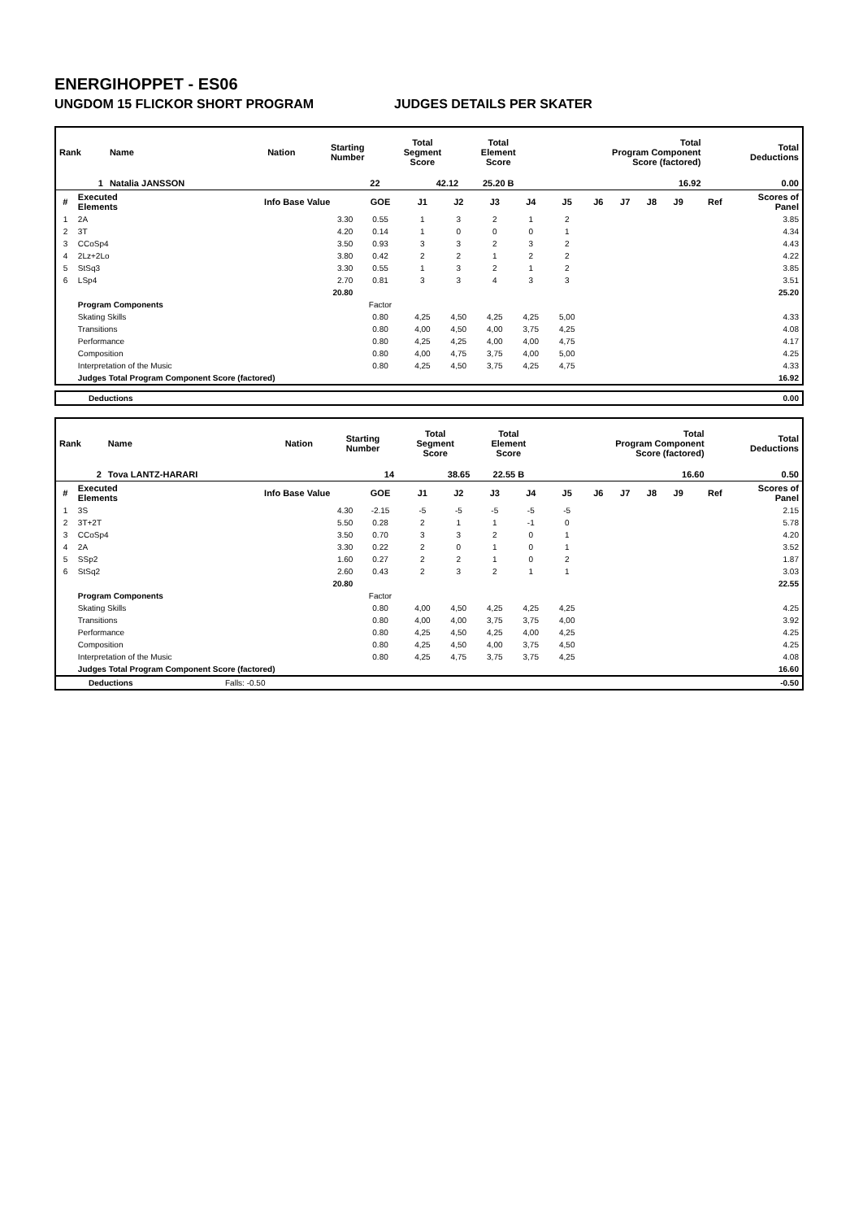ENERGIHOPPET - ES06
UNGDOM 15 FLICKOR SHORT PROGRAM JUDGES DETAILS PER SKATER
| Rank | Name | Nation | Starting Number | Total Segment Score | Total Element Score | Total Program Component Score (factored) | Total Deductions |
| --- | --- | --- | --- | --- | --- | --- | --- |
| 1 | Natalia JANSSON | | 22 | 42.12 | 25.20 B | 16.92 | 0.00 |
| # | Executed Elements | Info Base Value | GOE | J1 | J2 | J3 | J4 | J5 | J6 | J7 | J8 | J9 | Ref | Scores of Panel |
| --- | --- | --- | --- | --- | --- | --- | --- | --- | --- | --- | --- | --- | --- | --- |
| 1 | 2A | 3.30 | 0.55 | 1 | 3 | 2 | 1 | 2 | | | | | | 3.85 |
| 2 | 3T | 4.20 | 0.14 | 1 | 0 | 0 | 0 | 1 | | | | | | 4.34 |
| 3 | CCoSp4 | 3.50 | 0.93 | 3 | 3 | 2 | 3 | 2 | | | | | | 4.43 |
| 4 | 2Lz+2Lo | 3.80 | 0.42 | 2 | 2 | 1 | 2 | 2 | | | | | | 4.22 |
| 5 | StSq3 | 3.30 | 0.55 | 1 | 3 | 2 | 1 | 2 | | | | | | 3.85 |
| 6 | LSp4 | 2.70 | 0.81 | 3 | 3 | 4 | 3 | 3 | | | | | | 3.51 |
| | | 20.80 | | | | | | | | | | | | 25.20 |
| | Program Components | | Factor | | | | | | | | | | | |
| | Skating Skills | | 0.80 | 4,25 | 4,50 | 4,25 | 4,25 | 5,00 | | | | | | 4.33 |
| | Transitions | | 0.80 | 4,00 | 4,50 | 4,00 | 3,75 | 4,25 | | | | | | 4.08 |
| | Performance | | 0.80 | 4,25 | 4,25 | 4,00 | 4,00 | 4,75 | | | | | | 4.17 |
| | Composition | | 0.80 | 4,00 | 4,75 | 3,75 | 4,00 | 5,00 | | | | | | 4.25 |
| | Interpretation of the Music | | 0.80 | 4,25 | 4,50 | 3,75 | 4,25 | 4,75 | | | | | | 4.33 |
| | Judges Total Program Component Score (factored) | | | | | | | | | | | | | 16.92 |
| Deductions | 0.00 |
| Rank | Name | Nation | Starting Number | Total Segment Score | Total Element Score | Total Program Component Score (factored) | Total Deductions |
| --- | --- | --- | --- | --- | --- | --- | --- |
| 2 | Tova LANTZ-HARARI | | 14 | 38.65 | 22.55 B | 16.60 | 0.50 |
| # | Executed Elements | Info Base Value | GOE | J1 | J2 | J3 | J4 | J5 | J6 | J7 | J8 | J9 | Ref | Scores of Panel |
| --- | --- | --- | --- | --- | --- | --- | --- | --- | --- | --- | --- | --- | --- | --- |
| 1 | 3S | 4.30 | -2.15 | -5 | -5 | -5 | -5 | -5 | | | | | | 2.15 |
| 2 | 3T+2T | 5.50 | 0.28 | 2 | 1 | 1 | -1 | 0 | | | | | | 5.78 |
| 3 | CCoSp4 | 3.50 | 0.70 | 3 | 3 | 2 | 0 | 1 | | | | | | 4.20 |
| 4 | 2A | 3.30 | 0.22 | 2 | 0 | 1 | 0 | 1 | | | | | | 3.52 |
| 5 | SSp2 | 1.60 | 0.27 | 2 | 2 | 1 | 0 | 2 | | | | | | 1.87 |
| 6 | StSq2 | 2.60 | 0.43 | 2 | 3 | 2 | 1 | 1 | | | | | | 3.03 |
| | | 20.80 | | | | | | | | | | | | 22.55 |
| | Program Components | | Factor | | | | | | | | | | | |
| | Skating Skills | | 0.80 | 4,00 | 4,50 | 4,25 | 4,25 | 4,25 | | | | | | 4.25 |
| | Transitions | | 0.80 | 4,00 | 4,00 | 3,75 | 3,75 | 4,00 | | | | | | 3.92 |
| | Performance | | 0.80 | 4,25 | 4,50 | 4,25 | 4,00 | 4,25 | | | | | | 4.25 |
| | Composition | | 0.80 | 4,25 | 4,50 | 4,00 | 3,75 | 4,50 | | | | | | 4.25 |
| | Interpretation of the Music | | 0.80 | 4,25 | 4,75 | 3,75 | 3,75 | 4,25 | | | | | | 4.08 |
| | Judges Total Program Component Score (factored) | | | | | | | | | | | | | 16.60 |
| Deductions | Falls: -0.50 | -0.50 |